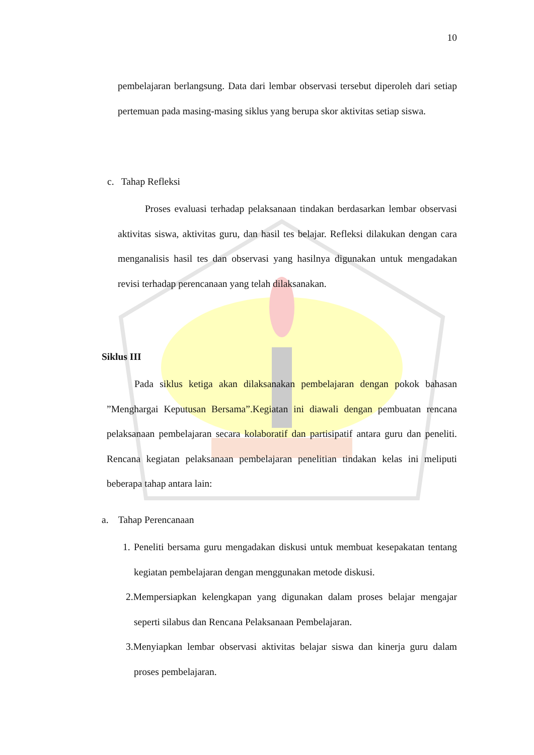10
pembelajaran berlangsung. Data dari lembar observasi tersebut diperoleh dari setiap pertemuan pada masing-masing siklus yang berupa skor aktivitas setiap siswa.
c. Tahap Refleksi
Proses evaluasi terhadap pelaksanaan tindakan berdasarkan lembar observasi aktivitas siswa, aktivitas guru, dan hasil tes belajar. Refleksi dilakukan dengan cara menganalisis hasil tes dan observasi yang hasilnya digunakan untuk mengadakan revisi terhadap perencanaan yang telah dilaksanakan.
Siklus III
Pada siklus ketiga akan dilaksanakan pembelajaran dengan pokok bahasan ”Menghargai Keputusan Bersama”.Kegiatan ini diawali dengan pembuatan rencana pelaksanaan pembelajaran secara kolaboratif dan partisipatif antara guru dan peneliti. Rencana kegiatan pelaksanaan pembelajaran penelitian tindakan kelas ini meliputi beberapa tahap antara lain:
a. Tahap Perencanaan
1. Peneliti bersama guru mengadakan diskusi untuk membuat kesepakatan tentang kegiatan pembelajaran dengan menggunakan metode diskusi.
2.Mempersiapkan kelengkapan yang digunakan dalam proses belajar mengajar seperti silabus dan Rencana Pelaksanaan Pembelajaran.
3.Menyiapkan lembar observasi aktivitas belajar siswa dan kinerja guru dalam proses pembelajaran.